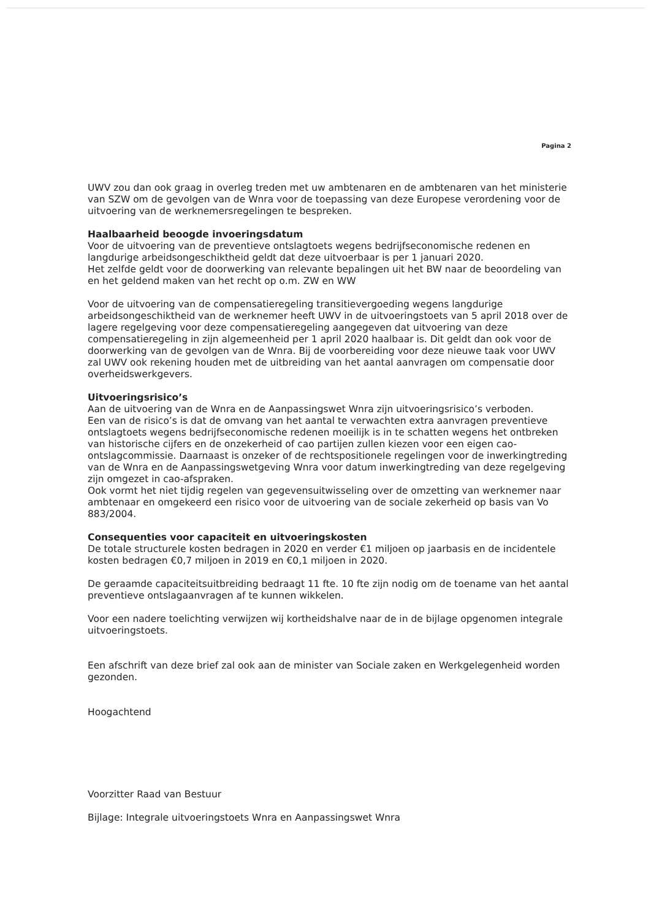Pagina 2
UWV zou dan ook graag in overleg treden met uw ambtenaren en de ambtenaren van het ministerie van SZW om de gevolgen van de Wnra voor de toepassing van deze Europese verordening voor de uitvoering van de werknemersregelingen te bespreken.
Haalbaarheid beoogde invoeringsdatum
Voor de uitvoering van de preventieve ontslagtoets wegens bedrijfseconomische redenen en langdurige arbeidsongeschiktheid geldt dat deze uitvoerbaar is per 1 januari 2020.
Het zelfde geldt voor de doorwerking van relevante bepalingen uit het BW naar de beoordeling van en het geldend maken van het recht op o.m. ZW en WW
Voor de uitvoering van de compensatieregeling transitievergoeding wegens langdurige arbeidsongeschiktheid van de werknemer heeft UWV in de uitvoeringstoets van 5 april 2018 over de lagere regelgeving voor deze compensatieregeling aangegeven dat uitvoering van deze compensatieregeling in zijn algemeenheid per 1 april 2020 haalbaar is. Dit geldt dan ook voor de doorwerking van de gevolgen van de Wnra. Bij de voorbereiding voor deze nieuwe taak voor UWV zal UWV ook rekening houden met de uitbreiding van het aantal aanvragen om compensatie door overheidswerkgevers.
Uitvoeringsrisico’s
Aan de uitvoering van de Wnra en de Aanpassingswet Wnra zijn uitvoeringsrisico’s verboden.
Een van de risico’s is dat de omvang van het aantal te verwachten extra aanvragen preventieve ontslagtoets wegens bedrijfseconomische redenen moeilijk is in te schatten wegens het ontbreken van historische cijfers en de onzekerheid of cao partijen zullen kiezen voor een eigen cao-ontslagcommissie. Daarnaast is onzeker of de rechtspositionele regelingen voor de inwerkingtreding van de Wnra en de Aanpassingswetgeving Wnra voor datum inwerkingtreding van deze regelgeving zijn omgezet in cao-afspraken.
Ook vormt het niet tijdig regelen van gegevensuitwisseling over de omzetting van werknemer naar ambtenaar en omgekeerd een risico voor de uitvoering van de sociale zekerheid op basis van Vo 883/2004.
Consequenties voor capaciteit en uitvoeringskosten
De totale structurele kosten bedragen in 2020 en verder €1 miljoen op jaarbasis en de incidentele kosten bedragen €0,7 miljoen in 2019 en €0,1 miljoen in 2020.
De geraamde capaciteitsuitbreiding bedraagt 11 fte. 10 fte zijn nodig om de toename van het aantal preventieve ontslagaanvragen af te kunnen wikkelen.
Voor een nadere toelichting verwijzen wij kortheidshalve naar de in de bijlage opgenomen integrale uitvoeringstoets.
Een afschrift van deze brief zal ook aan de minister van Sociale zaken en Werkgelegenheid worden gezonden.
Hoogachtend
Voorzitter Raad van Bestuur
Bijlage: Integrale uitvoeringstoets Wnra en Aanpassingswet Wnra